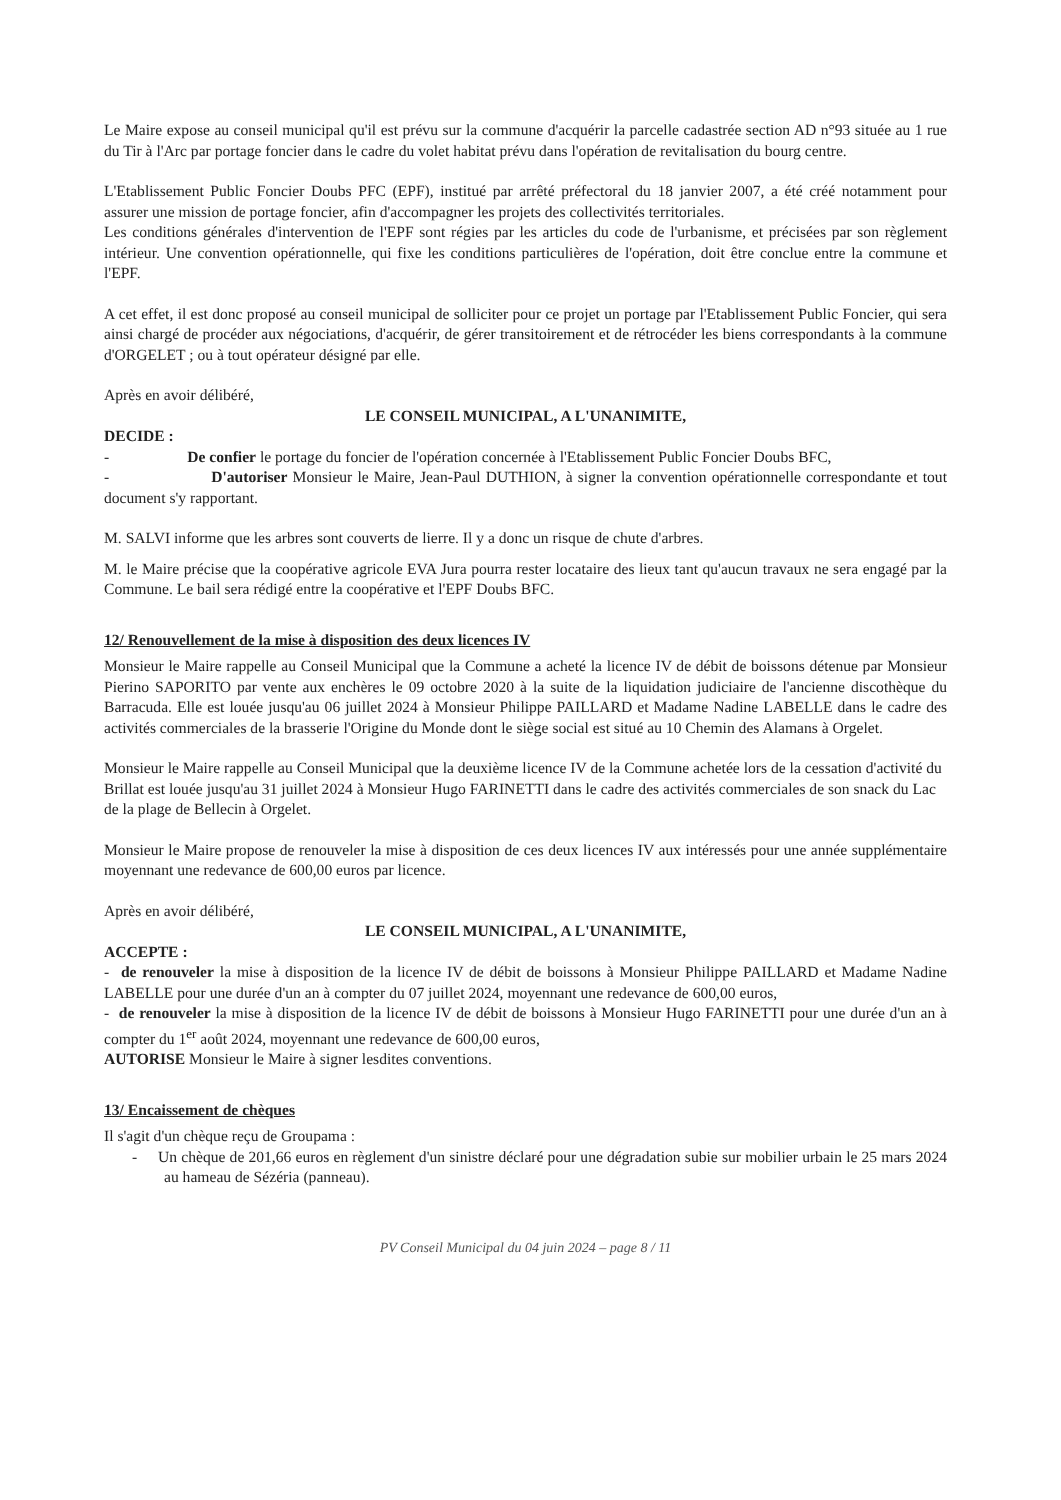Le Maire expose au conseil municipal qu'il est prévu sur la commune d'acquérir la parcelle cadastrée section AD n°93 située au 1 rue du Tir à l'Arc par portage foncier dans le cadre du volet habitat prévu dans l'opération de revitalisation du bourg centre.
L'Etablissement Public Foncier Doubs PFC (EPF), institué par arrêté préfectoral du 18 janvier 2007, a été créé notamment pour assurer une mission de portage foncier, afin d'accompagner les projets des collectivités territoriales.
Les conditions générales d'intervention de l'EPF sont régies par les articles du code de l'urbanisme, et précisées par son règlement intérieur. Une convention opérationnelle, qui fixe les conditions particulières de l'opération, doit être conclue entre la commune et l'EPF.
A cet effet, il est donc proposé au conseil municipal de solliciter pour ce projet un portage par l'Etablissement Public Foncier, qui sera ainsi chargé de procéder aux négociations, d'acquérir, de gérer transitoirement et de rétrocéder les biens correspondants à la commune d'ORGELET ; ou à tout opérateur désigné par elle.
Après en avoir délibéré,
LE CONSEIL MUNICIPAL, A L'UNANIMITE,
DECIDE :
- De confier le portage du foncier de l'opération concernée à l'Etablissement Public Foncier Doubs BFC,
- D'autoriser Monsieur le Maire, Jean-Paul DUTHION, à signer la convention opérationnelle correspondante et tout document s'y rapportant.
M. SALVI informe que les arbres sont couverts de lierre. Il y a donc un risque de chute d'arbres.
M. le Maire précise que la coopérative agricole EVA Jura pourra rester locataire des lieux tant qu'aucun travaux ne sera engagé par la Commune. Le bail sera rédigé entre la coopérative et l'EPF Doubs BFC.
12/ Renouvellement de la mise à disposition des deux licences IV
Monsieur le Maire rappelle au Conseil Municipal que la Commune a acheté la licence IV de débit de boissons détenue par Monsieur Pierino SAPORITO par vente aux enchères le 09 octobre 2020 à la suite de la liquidation judiciaire de l'ancienne discothèque du Barracuda. Elle est louée jusqu'au 06 juillet 2024 à Monsieur Philippe PAILLARD et Madame Nadine LABELLE dans le cadre des activités commerciales de la brasserie l'Origine du Monde dont le siège social est situé au 10 Chemin des Alamans à Orgelet.
Monsieur le Maire rappelle au Conseil Municipal que la deuxième licence IV de la Commune achetée lors de la cessation d'activité du Brillat est louée jusqu'au 31 juillet 2024 à Monsieur Hugo FARINETTI dans le cadre des activités commerciales de son snack du Lac de la plage de Bellecin à Orgelet.
Monsieur le Maire propose de renouveler la mise à disposition de ces deux licences IV aux intéressés pour une année supplémentaire moyennant une redevance de 600,00 euros par licence.
Après en avoir délibéré,
LE CONSEIL MUNICIPAL, A L'UNANIMITE,
ACCEPTE :
- de renouveler la mise à disposition de la licence IV de débit de boissons à Monsieur Philippe PAILLARD et Madame Nadine LABELLE pour une durée d'un an à compter du 07 juillet 2024, moyennant une redevance de 600,00 euros,
- de renouveler la mise à disposition de la licence IV de débit de boissons à Monsieur Hugo FARINETTI pour une durée d'un an à compter du 1<sup>er</sup> août 2024, moyennant une redevance de 600,00 euros,
AUTORISE Monsieur le Maire à signer lesdites conventions.
13/ Encaissement de chèques
Il s'agit d'un chèque reçu de Groupama :
- Un chèque de 201,66 euros en règlement d'un sinistre déclaré pour une dégradation subie sur mobilier urbain le 25 mars 2024 au hameau de Sézéria (panneau).
PV Conseil Municipal du 04 juin 2024 – page 8 / 11